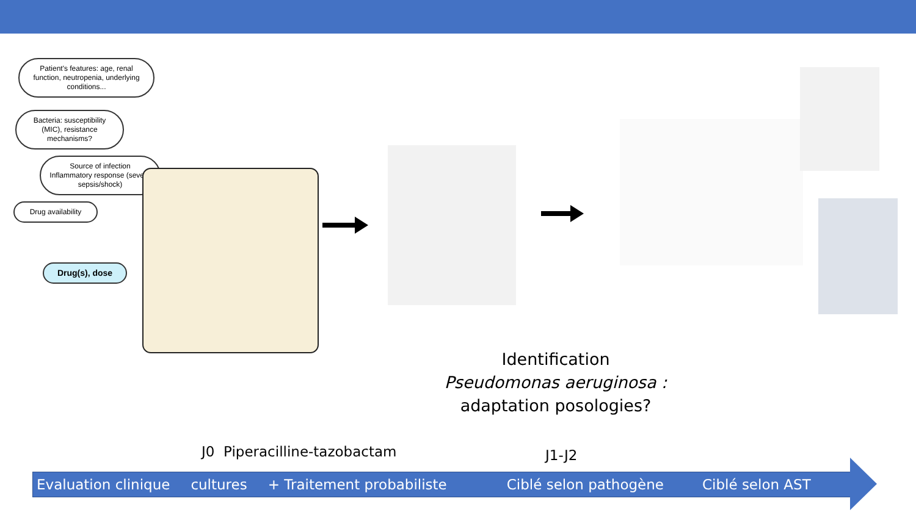Patient's features: age, renal function, neutropenia, underlying conditions...
Bacteria: susceptibility (MIC), resistance mechanisms?
Source of infection
Inflammatory response (severe sepsis/shock)
Drug availability
Drug(s), dose
Identification
Pseudomonas aeruginosa :
adaptation posologies?
J0 Piperacilline-tazobactam J1-J2
Evaluation clinique cultures + Traitement probabiliste Ciblé selon pathogène Ciblé selon AST